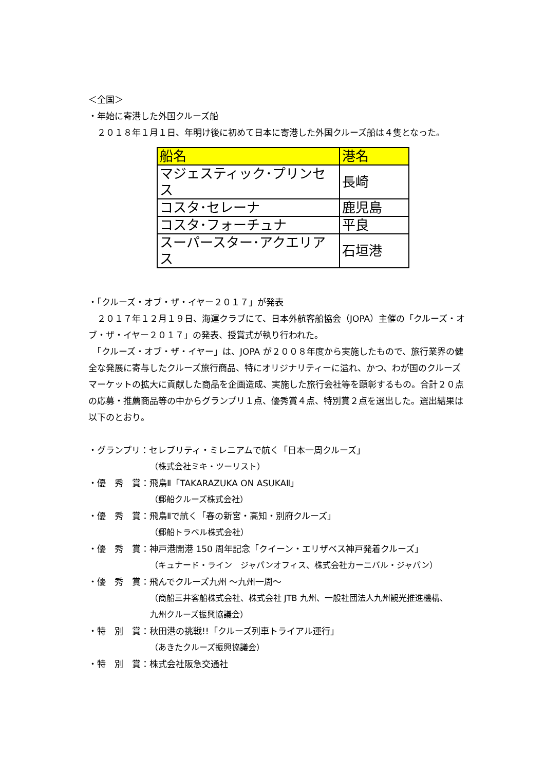＜全国＞
・年始に寄港した外国クルーズ船
　２０１８年１月１日、年明け後に初めて日本に寄港した外国クルーズ船は４隻となった。
| 船名 | 港名 |
| --- | --- |
| マジェスティック･プリンセス | 長崎 |
| コスタ･セレーナ | 鹿児島 |
| コスタ･フォーチュナ | 平良 |
| スーパースター･アクエリアス | 石垣港 |
・「クルーズ・オブ・ザ・イヤー２０１７」が発表
　２０１７年１２月１９日、海運クラブにて、日本外航客船協会（JOPA）主催の「クルーズ・オブ・ザ・イヤー２０１７」の発表、授賞式が執り行われた。
　「クルーズ・オブ・ザ・イヤー」は、JOPA が２００８年度から実施したもので、旅行業界の健全な発展に寄与したクルーズ旅行商品、特にオリジナリティーに溢れ、かつ、わが国のクルーズマーケットの拡大に貢献した商品を企画造成、実施した旅行会社等を顕彰するもの。合計２０点の応募・推薦商品等の中からグランプリ１点、優秀賞４点、特別賞２点を選出した。選出結果は以下のとおり。
・グランプリ：セレブリティ・ミレニアムで航く「日本一周クルーズ」
（株式会社ミキ・ツーリスト）
・優　秀　賞：飛鳥Ⅱ「TAKARAZUKA ON ASUKAⅡ」
（郵船クルーズ株式会社）
・優　秀　賞：飛鳥Ⅱで航く「春の新宮・高知・別府クルーズ」
（郵船トラベル株式会社）
・優　秀　賞：神戸港開港 150 周年記念「クイーン・エリザベス神戸発着クルーズ」
（キュナード・ライン　ジャパンオフィス、株式会社カーニバル・ジャパン）
・優　秀　賞：飛んでクルーズ九州 ～九州一周～
（商船三井客船株式会社、株式会社 JTB 九州、一般社団法人九州観光推進機構、
九州クルーズ振興協議会）
・特　別　賞：秋田港の挑戦!!「クルーズ列車トライアル運行」
（あきたクルーズ振興協議会）
・特　別　賞：株式会社阪急交通社